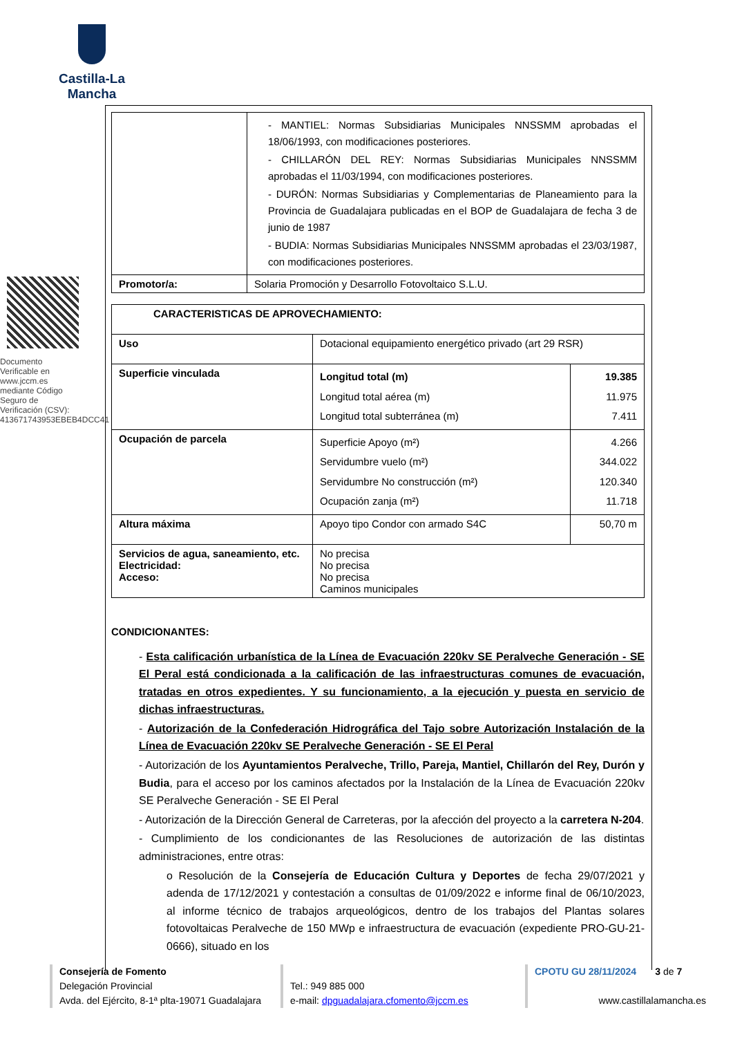Castilla-La Mancha
Documento Verificable en www.jccm.es mediante Código Seguro de Verificación (CSV): 413671743953EBEB4DCC41
| | - MANTIEL: Normas Subsidiarias Municipales NNSSMM aprobadas el 18/06/1993, con modificaciones posteriores. - CHILLARÓN DEL REY: Normas Subsidiarias Municipales NNSSMM aprobadas el 11/03/1994, con modificaciones posteriores. - DURÓN: Normas Subsidiarias y Complementarias de Planeamiento para la Provincia de Guadalajara publicadas en el BOP de Guadalajara de fecha 3 de junio de 1987 - BUDIA: Normas Subsidiarias Municipales NNSSMM aprobadas el 23/03/1987, con modificaciones posteriores. |
| Promotor/a: | Solaria Promoción y Desarrollo Fotovoltaico S.L.U. |
| CARACTERISTICAS DE APROVECHAMIENTO: | | |
| Uso | Dotacional equipamiento energético privado (art 29 RSR) | |
| Superficie vinculada | Longitud total (m) Longitud total aérea (m) Longitud total subterránea (m) | 19.385 11.975 7.411 |
| Ocupación de parcela | Superficie Apoyo (m²) Servidumbre vuelo (m²) Servidumbre No construcción (m²) Ocupación zanja (m²) | 4.266 344.022 120.340 11.718 |
| Altura máxima | Apoyo tipo Condor con armado S4C | 50,70 m |
| Servicios de agua, saneamiento, etc. Electricidad: Acceso: | No precisa No precisa No precisa Caminos municipales | |
CONDICIONANTES:
- Esta calificación urbanística de la Línea de Evacuación 220kv SE Peralveche Generación - SE El Peral está condicionada a la calificación de las infraestructuras comunes de evacuación, tratadas en otros expedientes. Y su funcionamiento, a la ejecución y puesta en servicio de dichas infraestructuras.
- Autorización de la Confederación Hidrográfica del Tajo sobre Autorización Instalación de la Línea de Evacuación 220kv SE Peralveche Generación - SE El Peral
- Autorización de los Ayuntamientos Peralveche, Trillo, Pareja, Mantiel, Chillarón del Rey, Durón y Budia, para el acceso por los caminos afectados por la Instalación de la Línea de Evacuación 220kv SE Peralveche Generación - SE El Peral
- Autorización de la Dirección General de Carreteras, por la afección del proyecto a la carretera N-204.
- Cumplimiento de los condicionantes de las Resoluciones de autorización de las distintas administraciones, entre otras:
o Resolución de la Consejería de Educación Cultura y Deportes de fecha 29/07/2021 y adenda de 17/12/2021 y contestación a consultas de 01/09/2022 e informe final de 06/10/2023, al informe técnico de trabajos arqueológicos, dentro de los trabajos del Plantas solares fotovoltaicas Peralveche de 150 MWp e infraestructura de evacuación (expediente PRO-GU-21-0666), situado en los
Consejería de Fomento
Delegación Provincial
Avda. del Ejército, 8-1ª plta-19071 Guadalajara
Tel.: 949 885 000
e-mail: dpguadalajara.cfomento@jccm.es
CPOTU GU 28/11/2024 3 de 7
www.castillalamancha.es